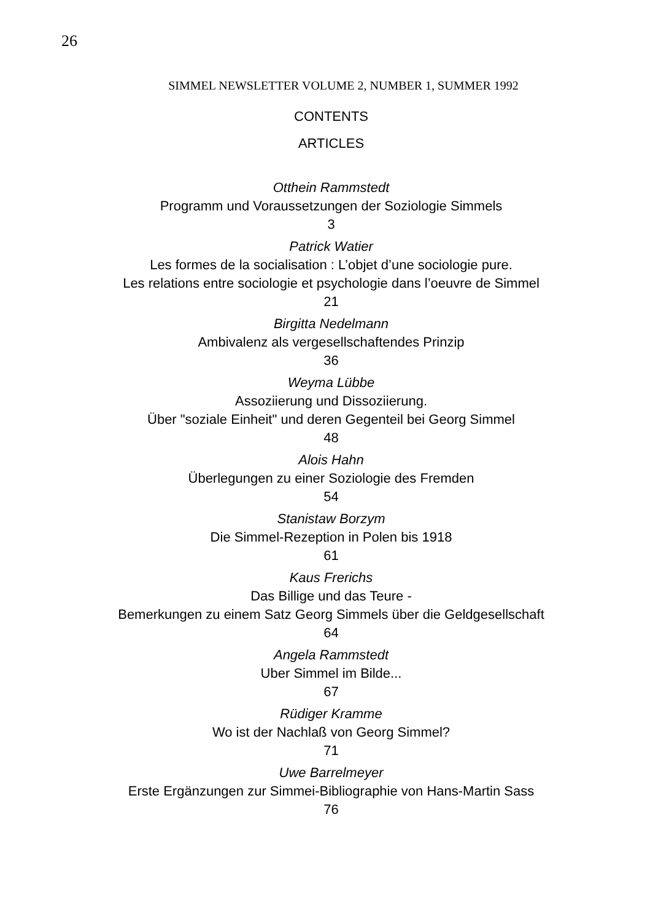26
SIMMEL NEWSLETTER VOLUME 2, NUMBER 1, SUMMER 1992
CONTENTS
ARTICLES
Otthein Rammstedt
Programm und Voraussetzungen der Soziologie Simmels
3
Patrick Watier
Les formes de la socialisation : L’objet d’une sociologie pure.
Les relations entre sociologie et psychologie dans l’oeuvre de Simmel
21
Birgitta Nedelmann
Ambivalenz als vergesellschaftendes Prinzip
36
Weyma Lübbe
Assoziierung und Dissoziierung.
Über "soziale Einheit" und deren Gegenteil bei Georg Simmel
48
Alois Hahn
Überlegungen zu einer Soziologie des Fremden
54
Stanistaw Borzym
Die Simmel-Rezeption in Polen bis 1918
61
Kaus Frerichs
Das Billige und das Teure -
Bemerkungen zu einem Satz Georg Simmels über die Geldgesellschaft
64
Angela Rammstedt
Uber Simmel im Bilde...
67
Rüdiger Kramme
Wo ist der Nachlaß von Georg Simmel?
71
Uwe Barrelmeyer
Erste Ergänzungen zur Simmei-Bibliographie von Hans-Martin Sass
76